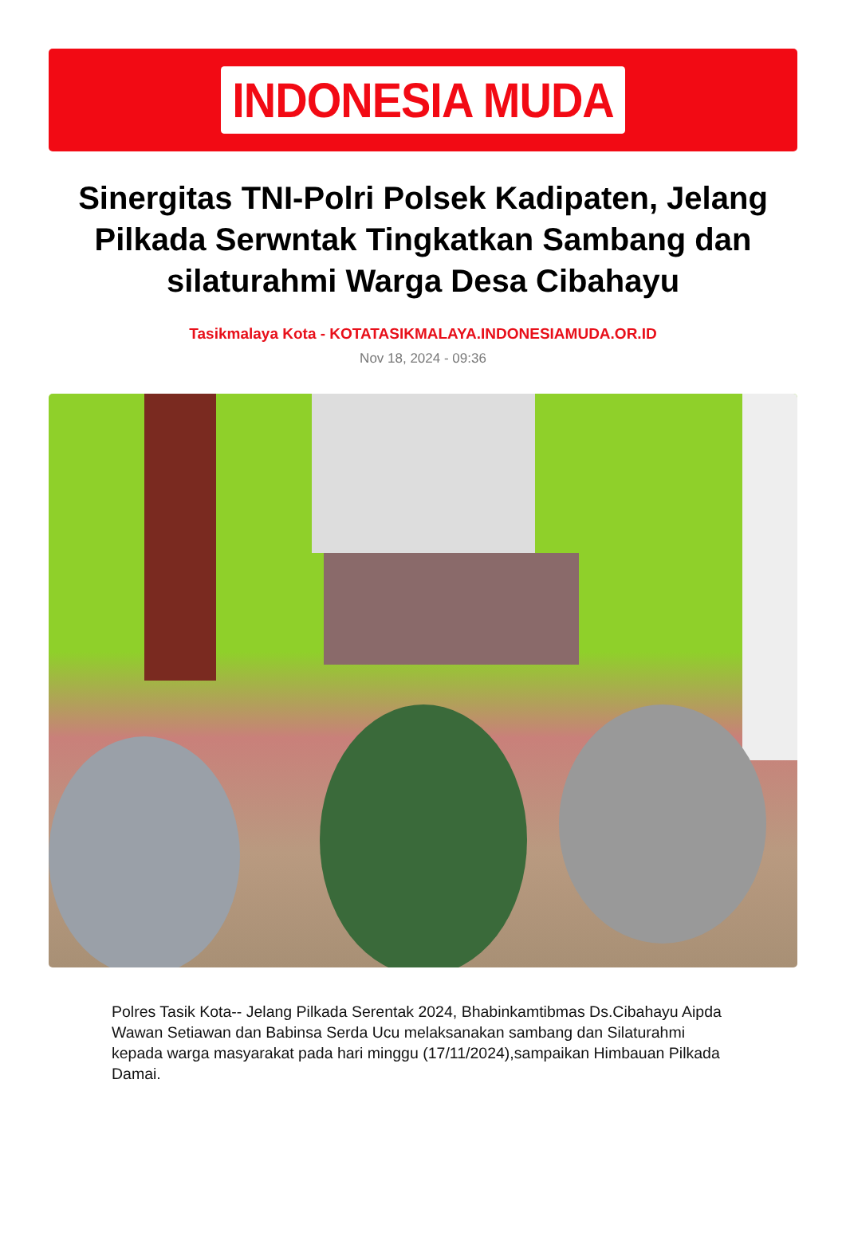INDONESIA MUDA
Sinergitas TNI-Polri Polsek Kadipaten, Jelang Pilkada Serwntak Tingkatkan Sambang dan silaturahmi Warga Desa Cibahayu
Tasikmalaya Kota - KOTATASIKMALAYA.INDONESIAMUDA.OR.ID
Nov 18, 2024 - 09:36
Polres Tasik Kota-- Jelang Pilkada Serentak 2024, Bhabinkamtibmas Ds.Cibahayu Aipda Wawan Setiawan dan Babinsa Serda Ucu melaksanakan sambang dan Silaturahmi kepada warga masyarakat pada hari minggu (17/11/2024),sampaikan Himbauan Pilkada Damai.